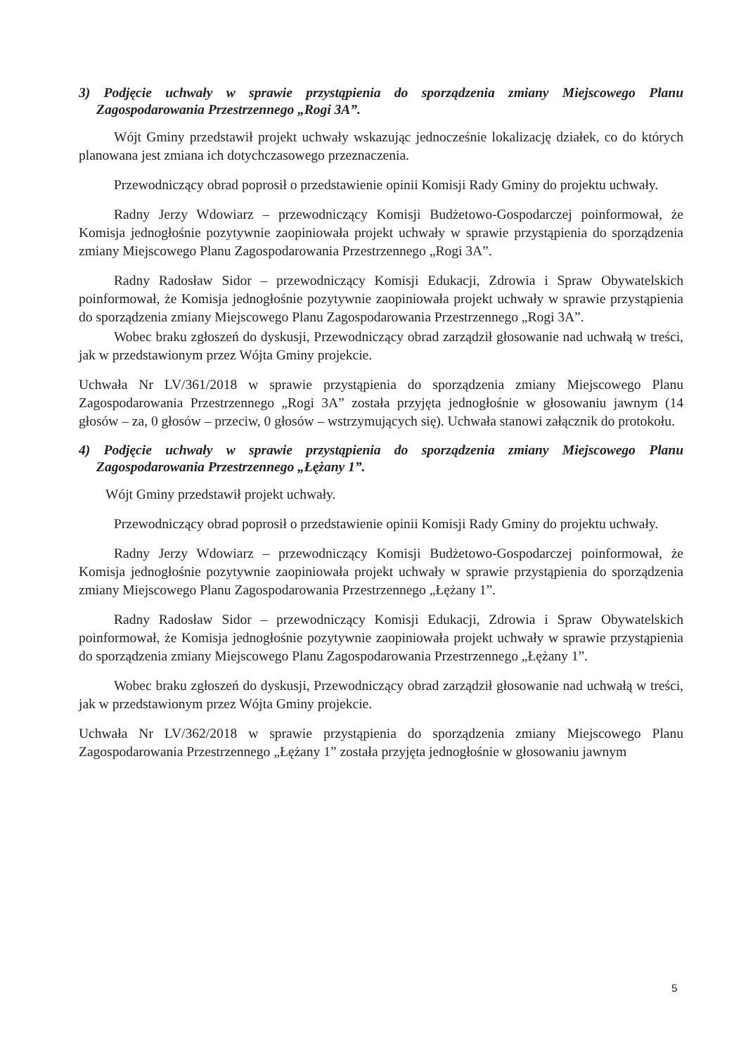3) Podjęcie uchwały w sprawie przystąpienia do sporządzenia zmiany Miejscowego Planu Zagospodarowania Przestrzennego „Rogi 3A”.
Wójt Gminy przedstawił projekt uchwały wskazując jednocześnie lokalizację działek, co do których planowana jest zmiana ich dotychczasowego przeznaczenia.
Przewodniczący obrad poprosił o przedstawienie opinii Komisji Rady Gminy do projektu uchwały.
Radny Jerzy Wdowiarz – przewodniczący Komisji Budżetowo-Gospodarczej poinformował, że Komisja jednogłośnie pozytywnie zaopiniowała projekt uchwały w sprawie przystąpienia do sporządzenia zmiany Miejscowego Planu Zagospodarowania Przestrzennego „Rogi 3A”.
Radny Radosław Sidor – przewodniczący Komisji Edukacji, Zdrowia i Spraw Obywatelskich poinformował, że Komisja jednogłośnie pozytywnie zaopiniowała projekt uchwały w sprawie przystąpienia do sporządzenia zmiany Miejscowego Planu Zagospodarowania Przestrzennego „Rogi 3A”.
Wobec braku zgłoszeń do dyskusji, Przewodniczący obrad zarządził głosowanie nad uchwałą w treści, jak w przedstawionym przez Wójta Gminy projekcie.
Uchwała Nr LV/361/2018 w sprawie przystąpienia do sporządzenia zmiany Miejscowego Planu Zagospodarowania Przestrzennego „Rogi 3A” została przyjęta jednogłośnie w głosowaniu jawnym (14 głosów – za, 0 głosów – przeciw, 0 głosów – wstrzymujących się). Uchwała stanowi załącznik do protokołu.
4) Podjęcie uchwały w sprawie przystąpienia do sporządzenia zmiany Miejscowego Planu Zagospodarowania Przestrzennego „Łężany 1”.
Wójt Gminy przedstawił projekt uchwały.
Przewodniczący obrad poprosił o przedstawienie opinii Komisji Rady Gminy do projektu uchwały.
Radny Jerzy Wdowiarz – przewodniczący Komisji Budżetowo-Gospodarczej poinformował, że Komisja jednogłośnie pozytywnie zaopiniowała projekt uchwały w sprawie przystąpienia do sporządzenia zmiany Miejscowego Planu Zagospodarowania Przestrzennego „Łężany 1”.
Radny Radosław Sidor – przewodniczący Komisji Edukacji, Zdrowia i Spraw Obywatelskich poinformował, że Komisja jednogłośnie pozytywnie zaopiniowała projekt uchwały w sprawie przystąpienia do sporządzenia zmiany Miejscowego Planu Zagospodarowania Przestrzennego „Łężany 1”.
Wobec braku zgłoszeń do dyskusji, Przewodniczący obrad zarządził głosowanie nad uchwałą w treści, jak w przedstawionym przez Wójta Gminy projekcie.
Uchwała Nr LV/362/2018 w sprawie przystąpienia do sporządzenia zmiany Miejscowego Planu Zagospodarowania Przestrzennego „Łężany 1” została przyjęta jednogłośnie w głosowaniu jawnym
5